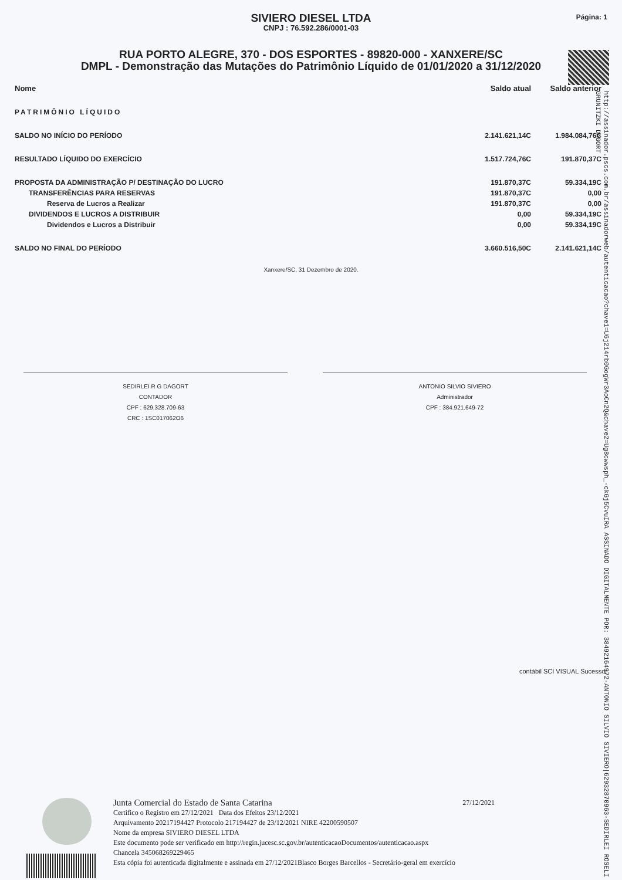Página: 1
SIVIERO DIESEL LTDA
CNPJ : 76.592.286/0001-03
RUA PORTO ALEGRE, 370 - DOS ESPORTES - 89820-000 - XANXERE/SC
DMPL - Demonstração das Mutações do Patrimônio Líquido de 01/01/2020 a 31/12/2020
| Nome | Saldo atual | Saldo anterior |
| --- | --- | --- |
| PATRIMÔNIO LÍQUIDO | | |
| SALDO NO INÍCIO DO PERÍODO | 2.141.621,14C | 1.984.084,76C |
| RESULTADO LÍQUIDO DO EXERCÍCIO | 1.517.724,76C | 191.870,37C |
| PROPOSTA DA ADMINISTRAÇÃO P/ DESTINAÇÃO DO LUCRO | 191.870,37C | 59.334,19C |
| TRANSFERÊNCIAS PARA RESERVAS | 191.870,37C | 0,00 |
| Reserva de Lucros a Realizar | 191.870,37C | 0,00 |
| DIVIDENDOS E LUCROS A DISTRIBUIR | 0,00 | 59.334,19C |
| Dividendos e Lucros a Distribuir | 0,00 | 59.334,19C |
| SALDO NO FINAL DO PERÍODO | 3.660.516,50C | 2.141.621,14C |
Xanxere/SC, 31 Dezembro de 2020.
SEDIRLEI R G DAGORT
CONTADOR
CPF : 629.328.709-63
CRC : 1SC017062O6
ANTONIO SILVIO SIVIERO
Administrador
CPF : 384.921.649-72
http://assinador.pscs.com.br/assinadorweb/autenticacao?chave1=U6j214rb0GogWr3AoCn2Q&chave2=Ug8cwwsph_-ckGj5CvuIRA ASSINADO DIGITALMENTE POR: 38492164972-ANTONIO SILVIO SIVIERO|62932870963-SEDIRLEI ROSELI GRUNITZKI DAGORT
contábil SCI VISUAL Sucessor
Junta Comercial do Estado de Santa Catarina 27/12/2021
Certifico o Registro em 27/12/2021 Data dos Efeitos 23/12/2021
Arquivamento 20217194427 Protocolo 217194427 de 23/12/2021 NIRE 42200590507
Nome da empresa SIVIERO DIESEL LTDA
Este documento pode ser verificado em http://regin.jucesc.sc.gov.br/autenticacaoDocumentos/autenticacao.aspx
Chancela 345068269229465
Esta cópia foi autenticada digitalmente e assinada em 27/12/2021Blasco Borges Barcellos - Secretário-geral em exercício